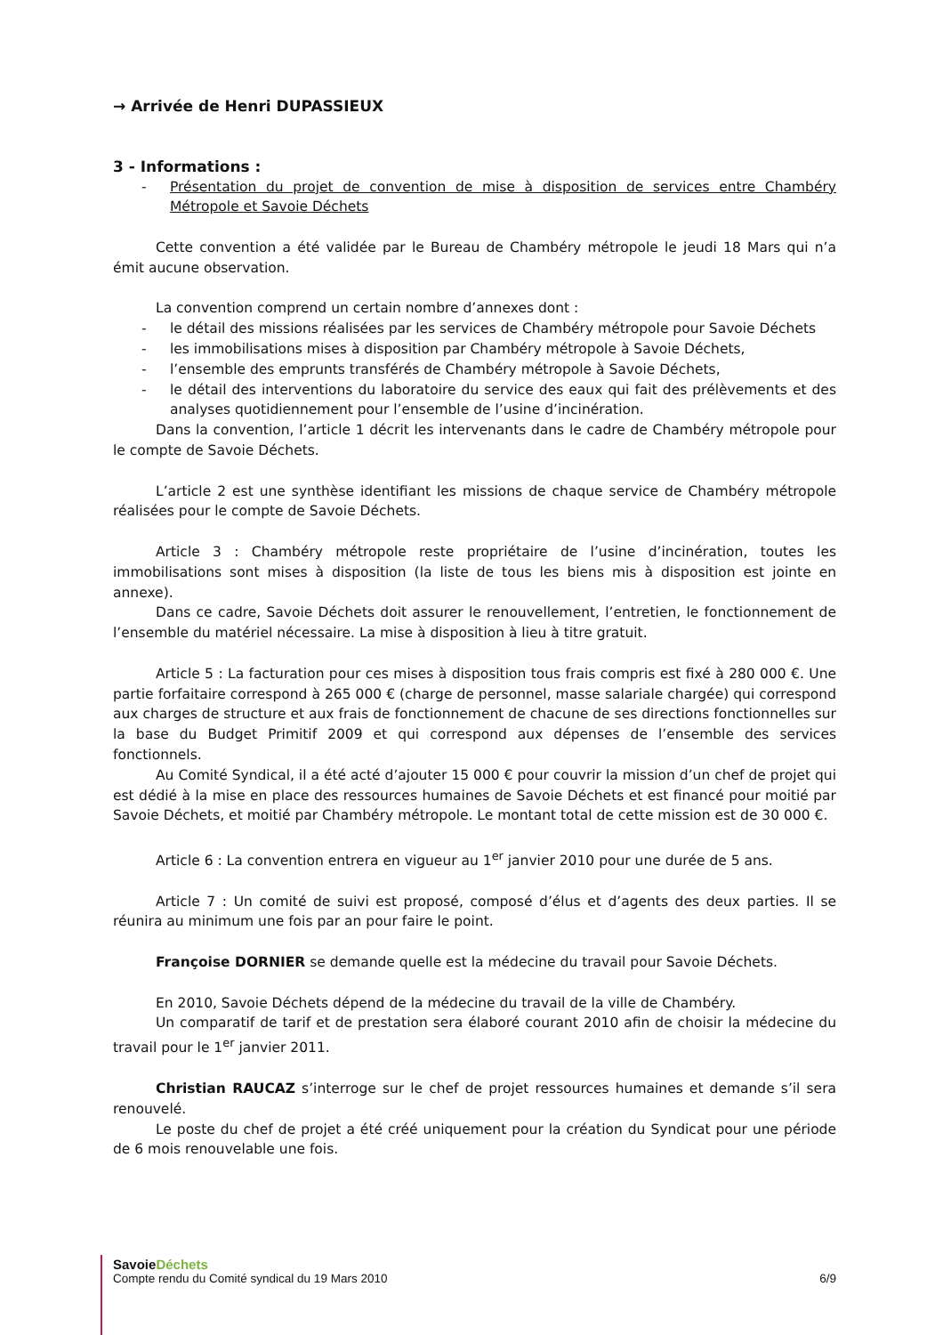→ Arrivée de Henri DUPASSIEUX
3 - Informations :
- Présentation du projet de convention de mise à disposition de services entre Chambéry Métropole et Savoie Déchets
Cette convention a été validée par le Bureau de Chambéry métropole le jeudi 18 Mars qui n’a émit aucune observation.
La convention comprend un certain nombre d’annexes dont :
- le détail des missions réalisées par les services de Chambéry métropole pour Savoie Déchets
- les immobilisations mises à disposition par Chambéry métropole à Savoie Déchets,
- l’ensemble des emprunts transférés de Chambéry métropole à Savoie Déchets,
- le détail des interventions du laboratoire du service des eaux qui fait des prélèvements et des analyses quotidiennement pour l’ensemble de l’usine d’incinération.
Dans la convention, l’article 1 décrit les intervenants dans le cadre de Chambéry métropole pour le compte de Savoie Déchets.
L’article 2 est une synthèse identifiant les missions de chaque service de Chambéry métropole réalisées pour le compte de Savoie Déchets.
Article 3 : Chambéry métropole reste propriétaire de l’usine d’incinération, toutes les immobilisations sont mises à disposition (la liste de tous les biens mis à disposition est jointe en annexe).
Dans ce cadre, Savoie Déchets doit assurer le renouvellement, l’entretien, le fonctionnement de l’ensemble du matériel nécessaire. La mise à disposition à lieu à titre gratuit.
Article 5 : La facturation pour ces mises à disposition tous frais compris est fixé à 280 000 €. Une partie forfaitaire correspond à 265 000 € (charge de personnel, masse salariale chargée) qui correspond aux charges de structure et aux frais de fonctionnement de chacune de ses directions fonctionnelles sur la base du Budget Primitif 2009 et qui correspond aux dépenses de l’ensemble des services fonctionnels.
Au Comité Syndical, il a été acté d’ajouter 15 000 € pour couvrir la mission d’un chef de projet qui est dédié à la mise en place des ressources humaines de Savoie Déchets et est financé pour moitié par Savoie Déchets, et moitié par Chambéry métropole. Le montant total de cette mission est de 30 000 €.
Article 6 : La convention entrera en vigueur au 1<sup>er</sup> janvier 2010 pour une durée de 5 ans.
Article 7 : Un comité de suivi est proposé, composé d’élus et d’agents des deux parties. Il se réunira au minimum une fois par an pour faire le point.
Françoise DORNIER se demande quelle est la médecine du travail pour Savoie Déchets.
En 2010, Savoie Déchets dépend de la médecine du travail de la ville de Chambéry.
Un comparatif de tarif et de prestation sera élaboré courant 2010 afin de choisir la médecine du travail pour le 1<sup>er</sup> janvier 2011.
Christian RAUCAZ s’interroge sur le chef de projet ressources humaines et demande s’il sera renouvelé.
Le poste du chef de projet a été créé uniquement pour la création du Syndicat pour une période de 6 mois renouvelable une fois.
SavoieDéchets
Compte rendu du Comité syndical du 19 Mars 2010 6/9